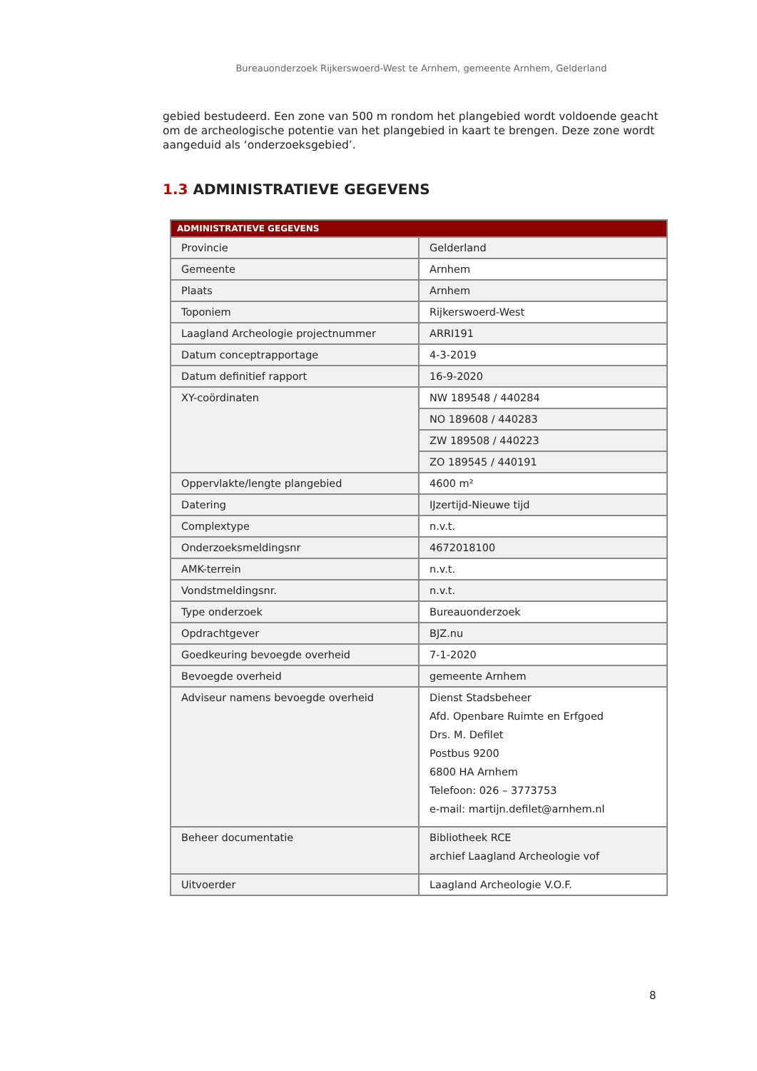Bureauonderzoek Rijkerswoerd-West te Arnhem, gemeente Arnhem, Gelderland
gebied bestudeerd. Een zone van 500 m rondom het plangebied wordt voldoende geacht om de archeologische potentie van het plangebied in kaart te brengen. Deze zone wordt aangeduid als ‘onderzoeksgebied’.
1.3 ADMINISTRATIEVE GEGEVENS
| ADMINISTRATIEVE GEGEVENS | |
| --- | --- |
| Provincie | Gelderland |
| Gemeente | Arnhem |
| Plaats | Arnhem |
| Toponiem | Rijkerswoerd-West |
| Laagland Archeologie projectnummer | ARRI191 |
| Datum conceptrapportage | 4-3-2019 |
| Datum definitief rapport | 16-9-2020 |
| XY-coördinaten | NW 189548 / 440284 |
| | NO 189608 / 440283 |
| | ZW 189508 / 440223 |
| | ZO 189545 / 440191 |
| Oppervlakte/lengte plangebied | 4600 m² |
| Datering | IJzertijd-Nieuwe tijd |
| Complextype | n.v.t. |
| Onderzoeksmeldingsnr | 4672018100 |
| AMK-terrein | n.v.t. |
| Vondstmeldingsnr. | n.v.t. |
| Type onderzoek | Bureauonderzoek |
| Opdrachtgever | BJZ.nu |
| Goedkeuring bevoegde overheid | 7-1-2020 |
| Bevoegde overheid | gemeente Arnhem |
| Adviseur namens bevoegde overheid | Dienst Stadsbeheer Afd. Openbare Ruimte en Erfgoed Drs. M. Defilet Postbus 9200 6800 HA Arnhem Telefoon: 026 – 3773753 e-mail: martijn.defilet@arnhem.nl |
| Beheer documentatie | Bibliotheek RCE archief Laagland Archeologie vof |
| Uitvoerder | Laagland Archeologie V.O.F. |
8